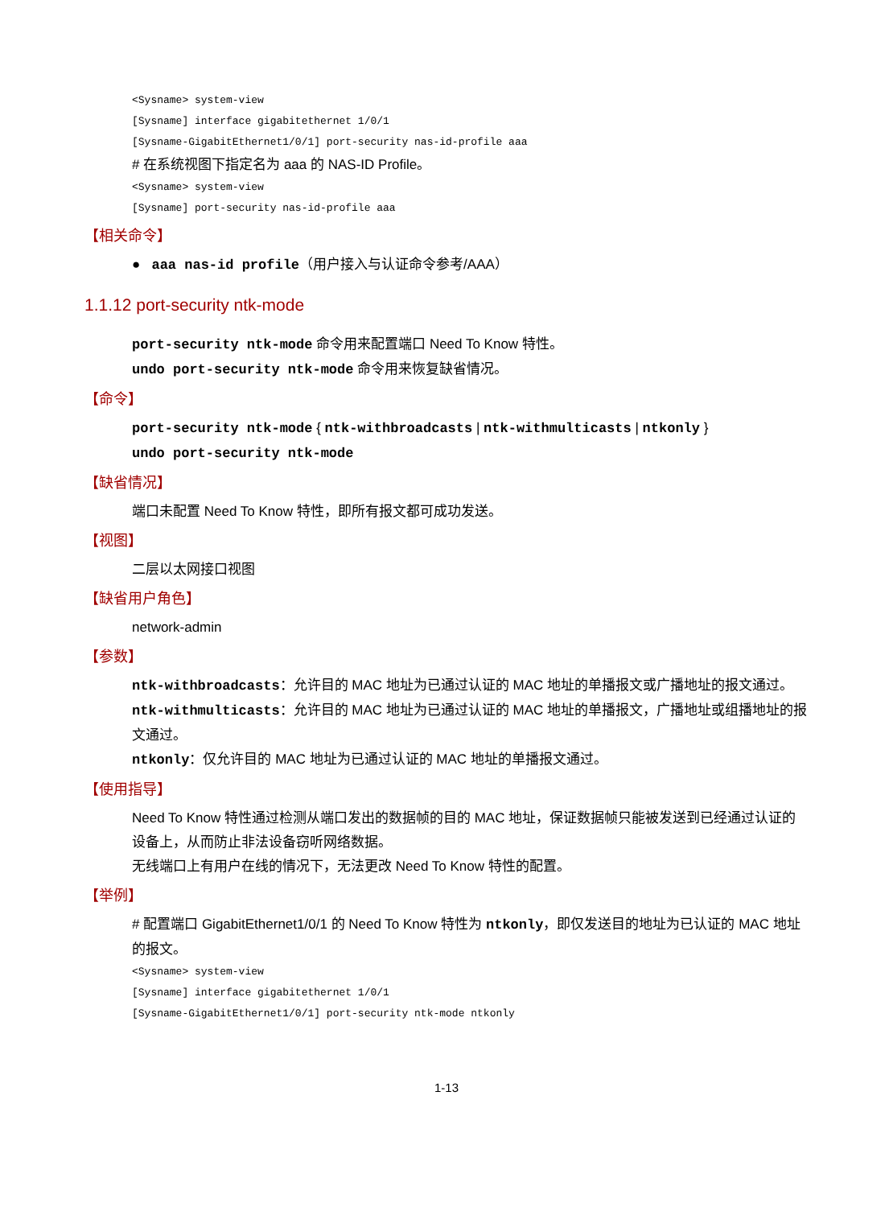<Sysname> system-view [Sysname] interface gigabitethernet 1/0/1 [Sysname-GigabitEthernet1/0/1] port-security nas-id-profile aaa
# 在系统视图下指定名为 aaa 的 NAS-ID Profile。
<Sysname> system-view [Sysname] port-security nas-id-profile aaa
【相关命令】
● aaa nas-id profile（用户接入与认证命令参考/AAA）
1.1.12 port-security ntk-mode
port-security ntk-mode 命令用来配置端口 Need To Know 特性。
undo port-security ntk-mode 命令用来恢复缺省情况。
【命令】
port-security ntk-mode { ntk-withbroadcasts | ntk-withmulticasts | ntkonly }
undo port-security ntk-mode
【缺省情况】
端口未配置 Need To Know 特性，即所有报文都可成功发送。
【视图】
二层以太网接口视图
【缺省用户角色】
network-admin
【参数】
ntk-withbroadcasts：允许目的 MAC 地址为已通过认证的 MAC 地址的单播报文或广播地址的报文通过。
ntk-withmulticasts：允许目的 MAC 地址为已通过认证的 MAC 地址的单播报文，广播地址或组播地址的报文通过。
ntkonly：仅允许目的 MAC 地址为已通过认证的 MAC 地址的单播报文通过。
【使用指导】
Need To Know 特性通过检测从端口发出的数据帧的目的 MAC 地址，保证数据帧只能被发送到已经通过认证的设备上，从而防止非法设备窃听网络数据。
无线端口上有用户在线的情况下，无法更改 Need To Know 特性的配置。
【举例】
# 配置端口 GigabitEthernet1/0/1 的 Need To Know 特性为 ntkonly，即仅发送目的地址为已认证的 MAC 地址的报文。
<Sysname> system-view [Sysname] interface gigabitethernet 1/0/1 [Sysname-GigabitEthernet1/0/1] port-security ntk-mode ntkonly
1-13